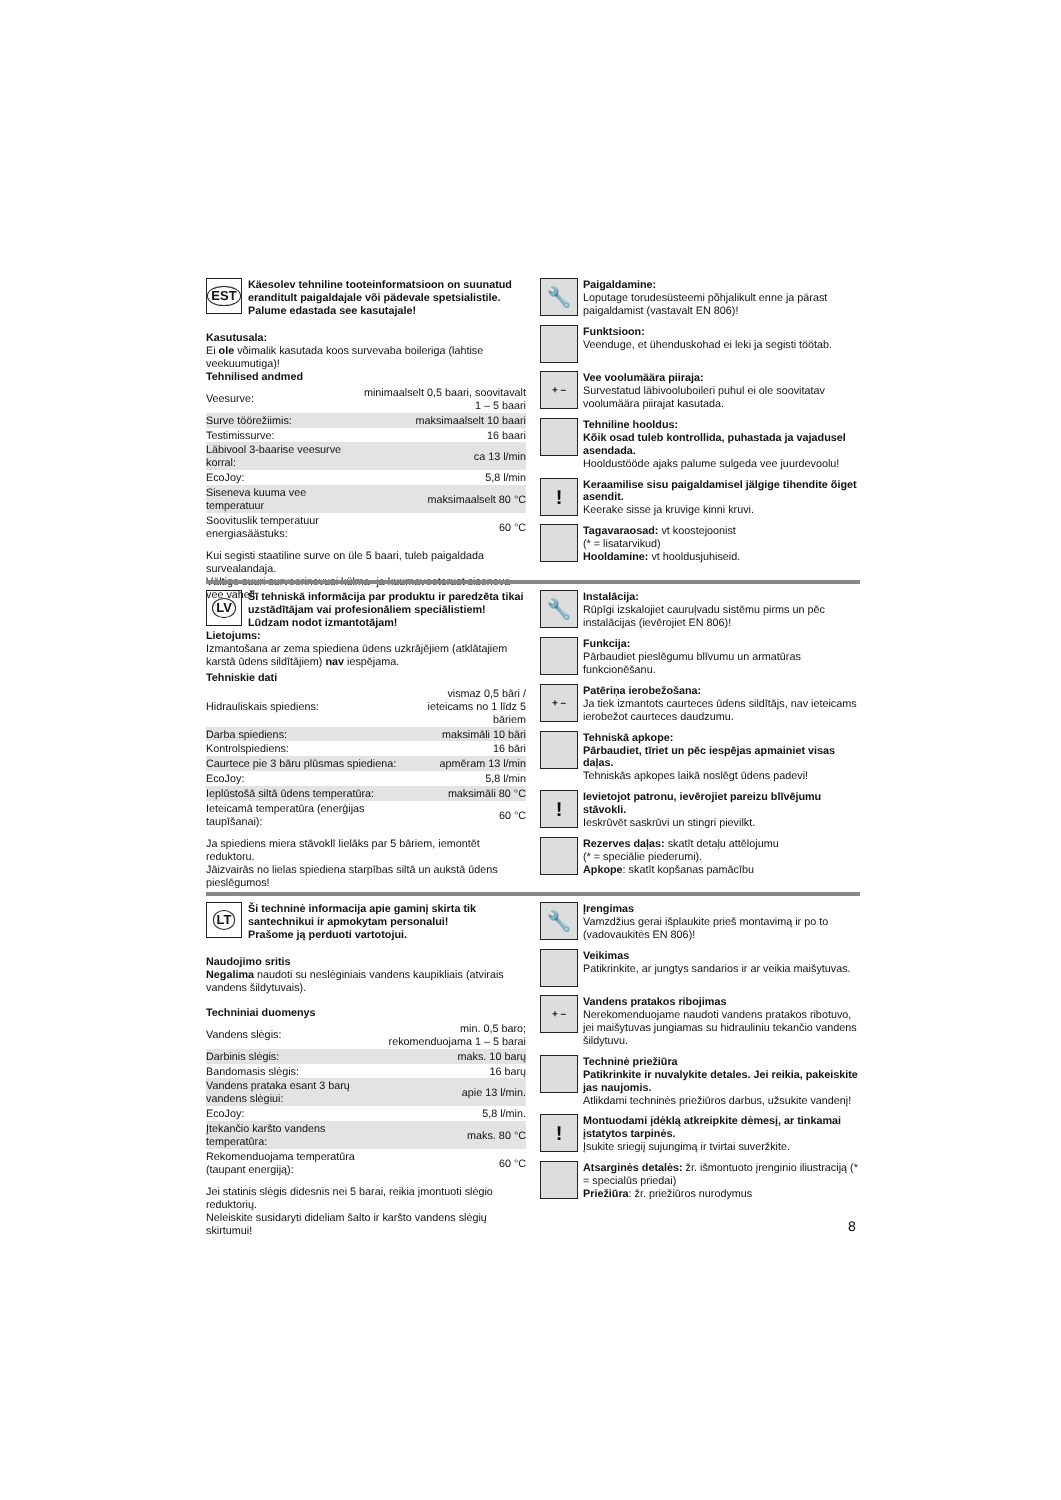EST
Käesolev tehniline tooteinformatsioon on suunatud eranditult paigaldajale või pädevale spetsialistile.
Palume edastada see kasutajale!
Kasutusala:
Ei ole võimalik kasutada koos survevaba boileriga (lahtise veekuumutiga)!
Tehnilised andmed
| Veesurve: | minimaalselt 0,5 baari, soovitavalt 1 – 5 baari |
| Surve töörežiimis: | maksimaalselt 10 baari |
| Testimissurve: | 16 baari |
| Läbivool 3-baarise veesurve korral: | ca 13 l/min |
| EcoJoy: | 5,8 l/min |
| Siseneva kuuma vee temperatuur | maksimaalselt 80 °C |
| Soovituslik temperatuur energiasäästuks: | 60 °C |
Kui segisti staatiline surve on üle 5 baari, tuleb paigaldada survealandaja.
Vältige suuri surveerinevusi külma- ja kuumaveetorust siseneva vee vahel!
🔧
Paigaldamine:
Loputage torudesüsteemi põhjalikult enne ja pärast paigaldamist (vastavalt EN 806)!
Funktsioon:
Veenduge, et ühenduskohad ei leki ja segisti töötab.
+ –
Vee voolumäära piiraja:
Survestatud läbivooluboileri puhul ei ole soovitatav voolumäära piirajat kasutada.
Tehniline hooldus:
Kõik osad tuleb kontrollida, puhastada ja vajadusel asendada.
Hooldustööde ajaks palume sulgeda vee juurdevoolu!
!
Keraamilise sisu paigaldamisel jälgige tihendite õiget asendit.
Keerake sisse ja kruvige kinni kruvi.
Tagavaraosad: vt koostejoonist
(* = lisatarvikud)
Hooldamine: vt hooldusjuhiseid.
LV
Šī tehniskā informācija par produktu ir paredzēta tikai uzstādītājam vai profesionāliem speciālistiem!
Lūdzam nodot izmantotājam!
Lietojums:
Izmantošana ar zema spiediena ūdens uzkrājējiem (atklātajiem karstā ūdens sildītājiem) nav iespējama.
Tehniskie dati
| Hidrauliskais spiediens: | vismaz 0,5 bāri / ieteicams no 1 līdz 5 bāriem |
| Darba spiediens: | maksimāli 10 bāri |
| Kontrolspiediens: | 16 bāri |
| Caurtece pie 3 bāru plūsmas spiediena: | apmēram 13 l/min |
| EcoJoy: | 5,8 l/min |
| Ieplūstošā siltā ūdens temperatūra: | maksimāli 80 °C |
| Ieteicamā temperatūra (enerģijas taupīšanai): | 60 °C |
Ja spiediens miera stāvoklī lielāks par 5 bāriem, iemontēt reduktoru.
Jāizvairās no lielas spiediena starpības siltā un aukstā ūdens pieslēgumos!
🔧
Instalācija:
Rūpīgi izskalojiet cauruļvadu sistēmu pirms un pēc instalācijas (ievērojiet EN 806)!
Funkcija:
Pārbaudiet pieslēgumu blīvumu un armatūras funkcionēšanu.
+ –
Patēriņa ierobežošana:
Ja tiek izmantots caurteces ūdens sildītājs, nav ieteicams ierobežot caurteces daudzumu.
Tehniskā apkope:
Pārbaudiet, tīriet un pēc iespējas apmainiet visas daļas.
Tehniskās apkopes laikā noslēgt ūdens padevi!
!
Ievietojot patronu, ievērojiet pareizu blīvējumu stāvokli.
Ieskrūvēt saskrūvi un stingri pievilkt.
Rezerves daļas: skatīt detaļu attēlojumu
(* = speciālie piederumi).
Apkope: skatīt kopšanas pamācību
LT
Ši techninė informacija apie gaminį skirta tik santechnikui ir apmokytam personalui!
Prašome ją perduoti vartotojui.
Naudojimo sritis
Negalima naudoti su neslėginiais vandens kaupikliais (atvirais vandens šildytuvais).
Techniniai duomenys
| Vandens slėgis: | min. 0,5 baro; rekomenduojama 1 – 5 barai |
| Darbinis slėgis: | maks. 10 barų |
| Bandomasis slėgis: | 16 barų |
| Vandens prataka esant 3 barų vandens slėgiui: | apie 13 l/min. |
| EcoJoy: | 5,8 l/min. |
| Įtekančio karšto vandens temperatūra: | maks. 80 °C |
| Rekomenduojama temperatūra (taupant energiją): | 60 °C |
Jei statinis slėgis didesnis nei 5 barai, reikia įmontuoti slėgio reduktorių.
Neleiskite susidaryti dideliam šalto ir karšto vandens slėgių skirtumui!
🔧
Įrengimas
Vamzdžius gerai išplaukite prieš montavimą ir po to (vadovaukitės EN 806)!
Veikimas
Patikrinkite, ar jungtys sandarios ir ar veikia maišytuvas.
+ –
Vandens pratakos ribojimas
Nerekomenduojame naudoti vandens pratakos ribotuvo, jei maišytuvas jungiamas su hidrauliniu tekančio vandens šildytuvu.
Techninė priežiūra
Patikrinkite ir nuvalykite detales. Jei reikia, pakeiskite jas naujomis.
Atlikdami techninės priežiūros darbus, užsukite vandenį!
!
Montuodami įdėklą atkreipkite dėmesį, ar tinkamai įstatytos tarpinės.
Įsukite sriegiį sujungimą ir tvirtai suveržkite.
Atsarginės detalės: žr. išmontuoto įrenginio iliustraciją (* = specialūs priedai)
Priežiūra: žr. priežiūros nurodymus
8